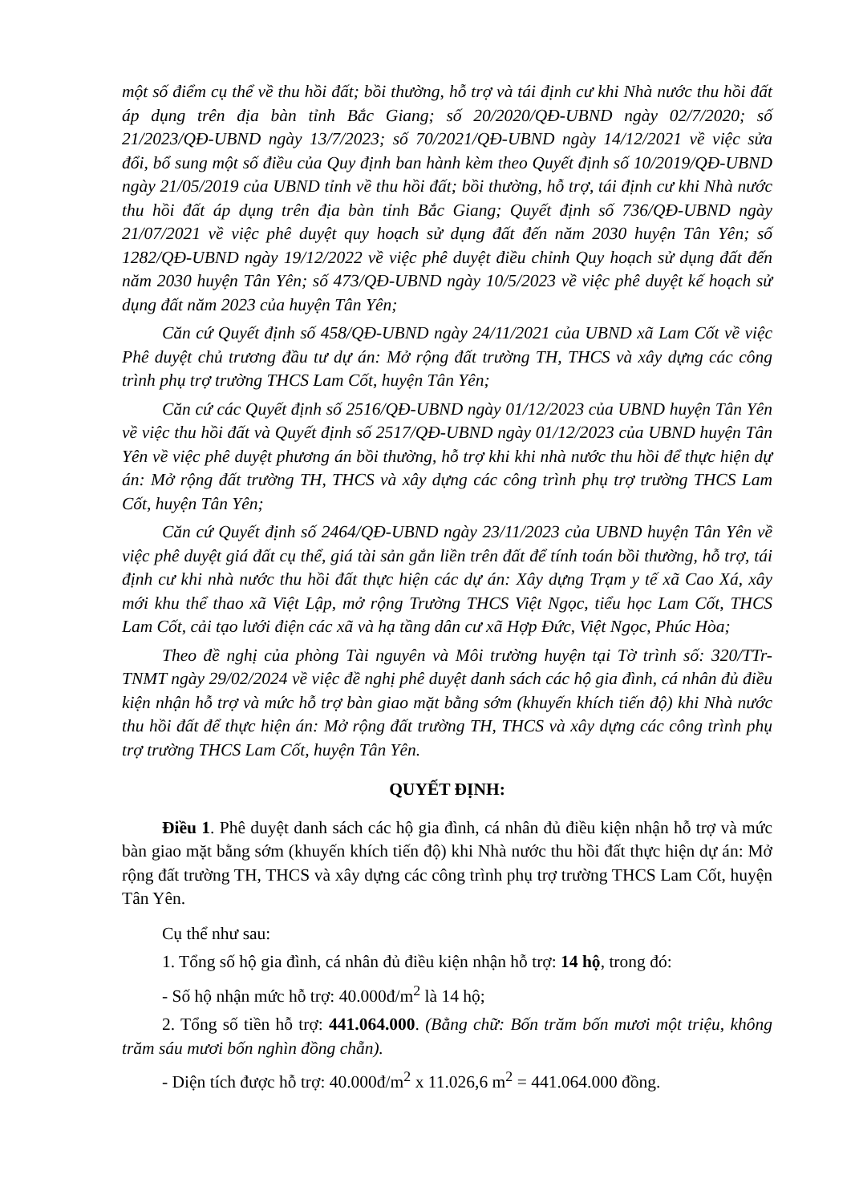một số điểm cụ thể về thu hồi đất; bồi thường, hỗ trợ và tái định cư khi Nhà nước thu hồi đất áp dụng trên địa bàn tỉnh Bắc Giang; số 20/2020/QĐ-UBND ngày 02/7/2020; số 21/2023/QĐ-UBND ngày 13/7/2023; số 70/2021/QĐ-UBND ngày 14/12/2021 về việc sửa đổi, bổ sung một số điều của Quy định ban hành kèm theo Quyết định số 10/2019/QĐ-UBND ngày 21/05/2019 của UBND tỉnh về thu hồi đất; bồi thường, hỗ trợ, tái định cư khi Nhà nước thu hồi đất áp dụng trên địa bàn tỉnh Bắc Giang; Quyết định số 736/QĐ-UBND ngày 21/07/2021 về việc phê duyệt quy hoạch sử dụng đất đến năm 2030 huyện Tân Yên; số 1282/QĐ-UBND ngày 19/12/2022 về việc phê duyệt điều chỉnh Quy hoạch sử dụng đất đến năm 2030 huyện Tân Yên; số 473/QĐ-UBND ngày 10/5/2023 về việc phê duyệt kế hoạch sử dụng đất năm 2023 của huyện Tân Yên;
Căn cứ Quyết định số 458/QĐ-UBND ngày 24/11/2021 của UBND xã Lam Cốt về việc Phê duyệt chủ trương đầu tư dự án: Mở rộng đất trường TH, THCS và xây dựng các công trình phụ trợ trường THCS Lam Cốt, huyện Tân Yên;
Căn cứ các Quyết định số 2516/QĐ-UBND ngày 01/12/2023 của UBND huyện Tân Yên về việc thu hồi đất và Quyết định số 2517/QĐ-UBND ngày 01/12/2023 của UBND huyện Tân Yên về việc phê duyệt phương án bồi thường, hỗ trợ khi khi nhà nước thu hồi để thực hiện dự án: Mở rộng đất trường TH, THCS và xây dựng các công trình phụ trợ trường THCS Lam Cốt, huyện Tân Yên;
Căn cứ Quyết định số 2464/QĐ-UBND ngày 23/11/2023 của UBND huyện Tân Yên về việc phê duyệt giá đất cụ thể, giá tài sản gắn liền trên đất để tính toán bồi thường, hỗ trợ, tái định cư khi nhà nước thu hồi đất thực hiện các dự án: Xây dựng Trạm y tế xã Cao Xá, xây mới khu thể thao xã Việt Lập, mở rộng Trường THCS Việt Ngọc, tiểu học Lam Cốt, THCS Lam Cốt, cải tạo lưới điện các xã và hạ tầng dân cư xã Hợp Đức, Việt Ngọc, Phúc Hòa;
Theo đề nghị của phòng Tài nguyên và Môi trường huyện tại Tờ trình số: 320/TTr-TNMT ngày 29/02/2024 về việc đề nghị phê duyệt danh sách các hộ gia đình, cá nhân đủ điều kiện nhận hỗ trợ và mức hỗ trợ bàn giao mặt bằng sớm (khuyến khích tiến độ) khi Nhà nước thu hồi đất để thực hiện án: Mở rộng đất trường TH, THCS và xây dựng các công trình phụ trợ trường THCS Lam Cốt, huyện Tân Yên.
QUYẾT ĐỊNH:
Điều 1. Phê duyệt danh sách các hộ gia đình, cá nhân đủ điều kiện nhận hỗ trợ và mức bàn giao mặt bằng sớm (khuyến khích tiến độ) khi Nhà nước thu hồi đất thực hiện dự án: Mở rộng đất trường TH, THCS và xây dựng các công trình phụ trợ trường THCS Lam Cốt, huyện Tân Yên.
Cụ thể như sau:
1. Tổng số hộ gia đình, cá nhân đủ điều kiện nhận hỗ trợ: 14 hộ, trong đó:
- Số hộ nhận mức hỗ trợ: 40.000đ/m<sup>2</sup> là 14 hộ;
2. Tổng số tiền hỗ trợ: 441.064.000. (Bằng chữ: Bốn trăm bốn mươi một triệu, không trăm sáu mươi bốn nghìn đồng chẵn).
- Diện tích được hỗ trợ: 40.000đ/m<sup>2</sup> x 11.026,6 m<sup>2</sup> = 441.064.000 đồng.